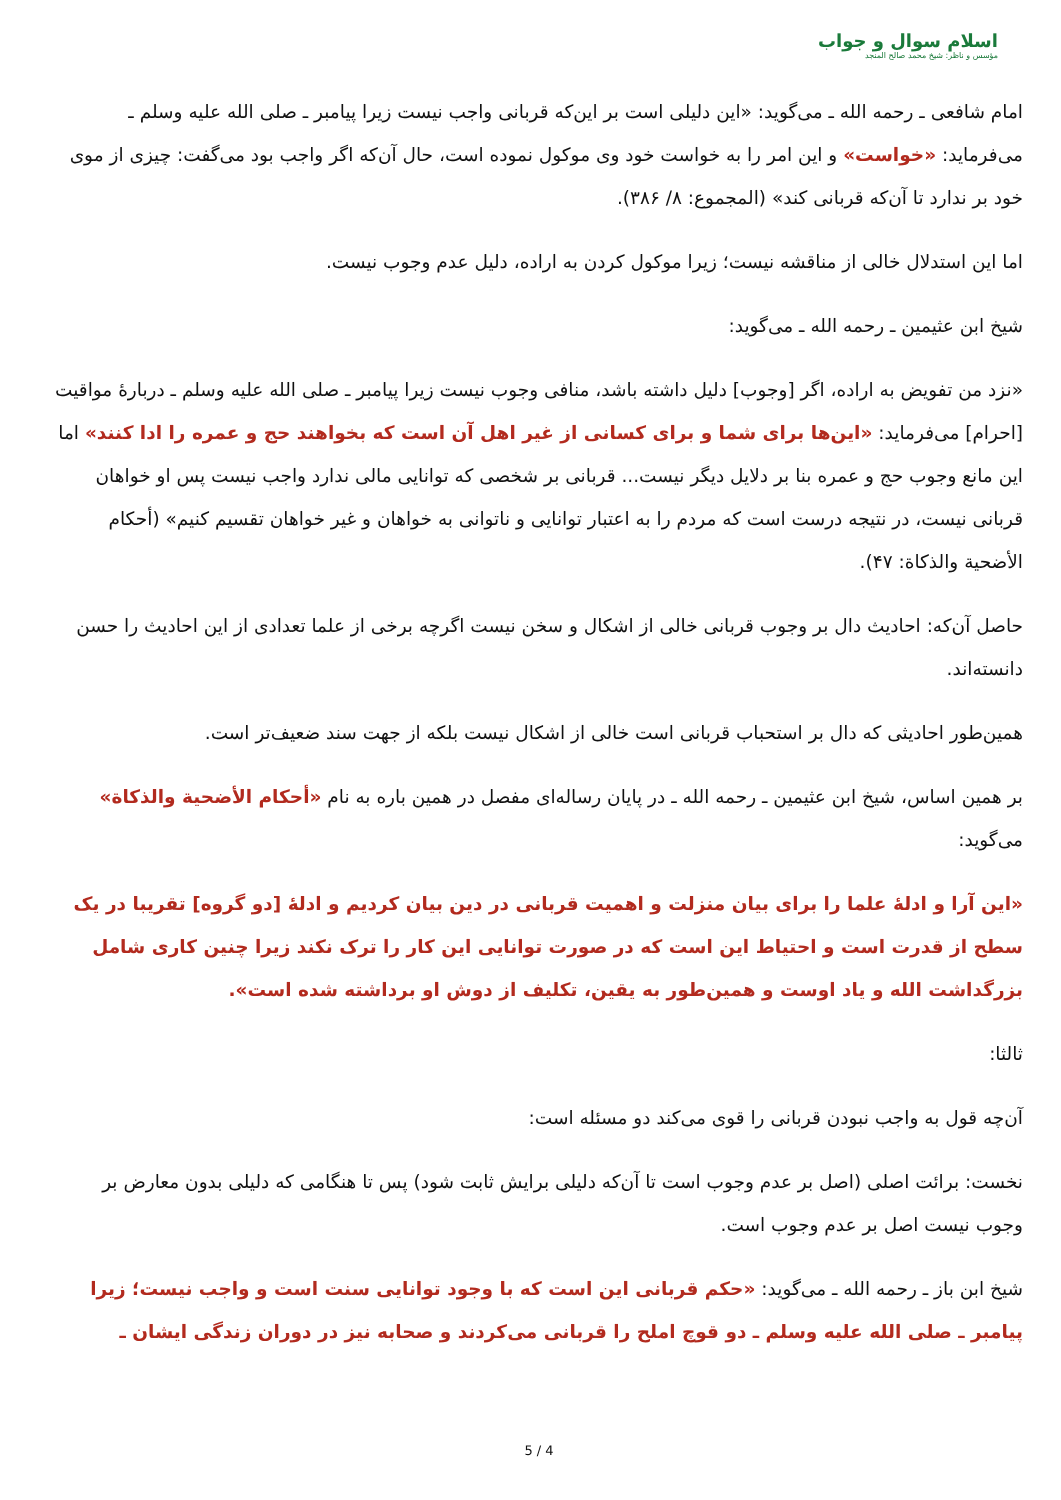اسلام سوال و جواب
مؤسس و ناظر: شیخ محمد صالح المنجد
امام شافعی ـ رحمه الله ـ می‌گوید: «این دلیلی است بر این‌که قربانی واجب نیست زیرا پیامبر ـ صلی الله علیه وسلم ـ می‌فرماید: «خواست» و این امر را به خواست خود وی موکول نموده است، حال آن‌که اگر واجب بود می‌گفت: چیزی از موی خود بر ندارد تا آن‌که قربانی کند» (المجموع: ۸/ ۳۸۶).
اما این استدلال خالی از مناقشه نیست؛ زیرا موکول کردن به اراده، دلیل عدم وجوب نیست.
شیخ ابن عثیمین ـ رحمه الله ـ می‌گوید:
«نزد من تفویض به اراده، اگر [وجوب] دلیل داشته باشد، منافی وجوب نیست زیرا پیامبر ـ صلی الله علیه وسلم ـ دربارۀ مواقیت [احرام] می‌فرماید: «این‌ها برای شما و برای کسانی از غیر اهل آن است که بخواهند حج و عمره را ادا کنند» اما این مانع وجوب حج و عمره بنا بر دلایل دیگر نیست... قربانی بر شخصی که توانایی مالی ندارد واجب نیست پس او خواهان قربانی نیست، در نتیجه درست است که مردم را به اعتبار توانایی و ناتوانی به خواهان و غیر خواهان تقسیم کنیم» (أحکام الأضحیة والذکاة: ۴۷).
حاصل آن‌که: احادیث دال بر وجوب قربانی خالی از اشکال و سخن نیست اگرچه برخی از علما تعدادی از این احادیث را حسن دانسته‌اند.
همین‌طور احادیثی که دال بر استحباب قربانی است خالی از اشکال نیست بلکه از جهت سند ضعیف‌تر است.
بر همین اساس، شیخ ابن عثیمین ـ رحمه الله ـ در پایان رساله‌ای مفصل در همین باره به نام «أحکام الأضحیة والذکاة» می‌گوید:
«این آرا و ادلۀ علما را برای بیان منزلت و اهمیت قربانی در دین بیان کردیم و ادلۀ [دو گروه] تقریبا در یک سطح از قدرت است و احتیاط این است که در صورت توانایی این کار را ترک نکند زیرا چنین کاری شامل بزرگداشت الله و یاد اوست و همین‌طور به یقین، تکلیف از دوش او برداشته شده است».
ثالثا:
آن‌چه قول به واجب نبودن قربانی را قوی می‌کند دو مسئله است:
نخست: برائت اصلی (اصل بر عدم وجوب است تا آن‌که دلیلی برایش ثابت شود) پس تا هنگامی که دلیلی بدون معارض بر وجوب نیست اصل بر عدم وجوب است.
شیخ ابن باز ـ رحمه الله ـ می‌گوید: «حکم قربانی این است که با وجود توانایی سنت است و واجب نیست؛ زیرا پیامبر ـ صلی الله علیه وسلم ـ دو قوچ املح را قربانی می‌کردند و صحابه نیز در دوران زندگی ایشان ـ
5 / 4